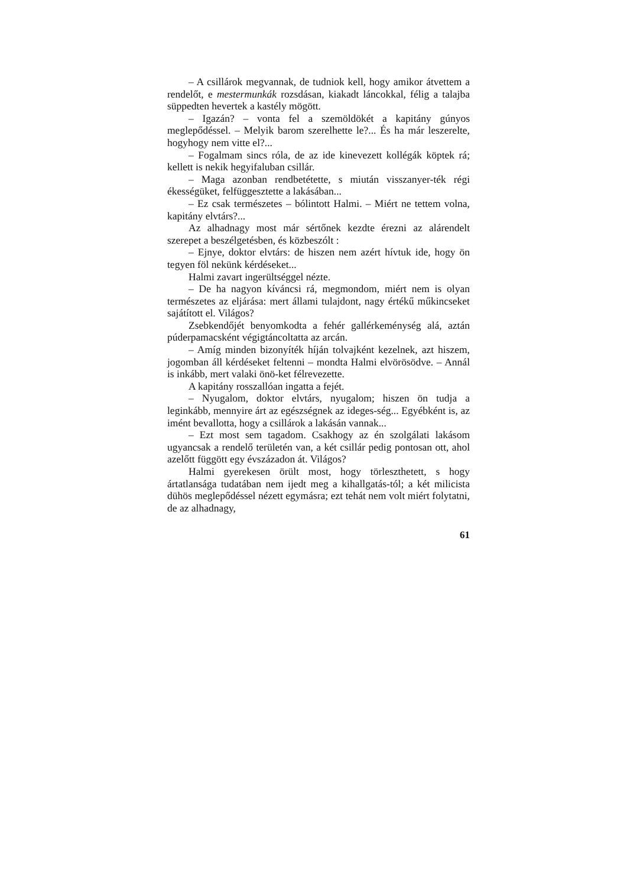– A csillárok megvannak, de tudniok kell, hogy amikor átvettem a rendelőt, e mestermunkák rozsdásan, kiakadt láncokkal, félig a talajba süppedten hevertek a kastély mögött.
– Igazán? – vonta fel a szemöldökét a kapitány gúnyos meglepődéssel. – Melyik barom szerelhette le?... És ha már leszerelte, hogyhogy nem vitte el?...
– Fogalmam sincs róla, de az ide kinevezett kollégák köptek rá; kellett is nekik hegyifaluban csillár.
– Maga azonban rendbetétette, s miután visszanyer-ték régi ékességüket, felfüggesztette a lakásában...
– Ez csak természetes – bólintott Halmi. – Miért ne tettem volna, kapitány elvtárs?...
Az alhadnagy most már sértőnek kezdte érezni az alárendelt szerepet a beszélgetésben, és közbeszólt :
– Ejnye, doktor elvtárs: de hiszen nem azért hívtuk ide, hogy ön tegyen föl nekünk kérdéseket...
Halmi zavart ingerültséggel nézte.
– De ha nagyon kíváncsi rá, megmondom, miért nem is olyan természetes az eljárása: mert állami tulajdont, nagy értékű műkincseket sajátított el. Világos?
Zsebkendőjét benyomkodta a fehér gallérkeménység alá, aztán púderpamacsként végigtáncoltatta az arcán.
– Amíg minden bizonyíték híján tolvajként kezelnek, azt hiszem, jogomban áll kérdéseket feltenni – mondta Halmi elvörösödve. – Annál is inkább, mert valaki önö-ket félrevezette.
A kapitány rosszallóan ingatta a fejét.
– Nyugalom, doktor elvtárs, nyugalom; hiszen ön tudja a leginkább, mennyire árt az egészségnek az ideges-ség... Egyébként is, az imént bevallotta, hogy a csillárok a lakásán vannak...
– Ezt most sem tagadom. Csakhogy az én szolgálati lakásom ugyancsak a rendelő területén van, a két csillár pedig pontosan ott, ahol azelőtt függött egy évszázadon át. Világos?
Halmi gyerekesen örült most, hogy törleszthetett, s hogy ártatlansága tudatában nem ijedt meg a kihallgatás-tól; a két milicista dühös meglepődéssel nézett egymásra; ezt tehát nem volt miért folytatni, de az alhadnagy,
61